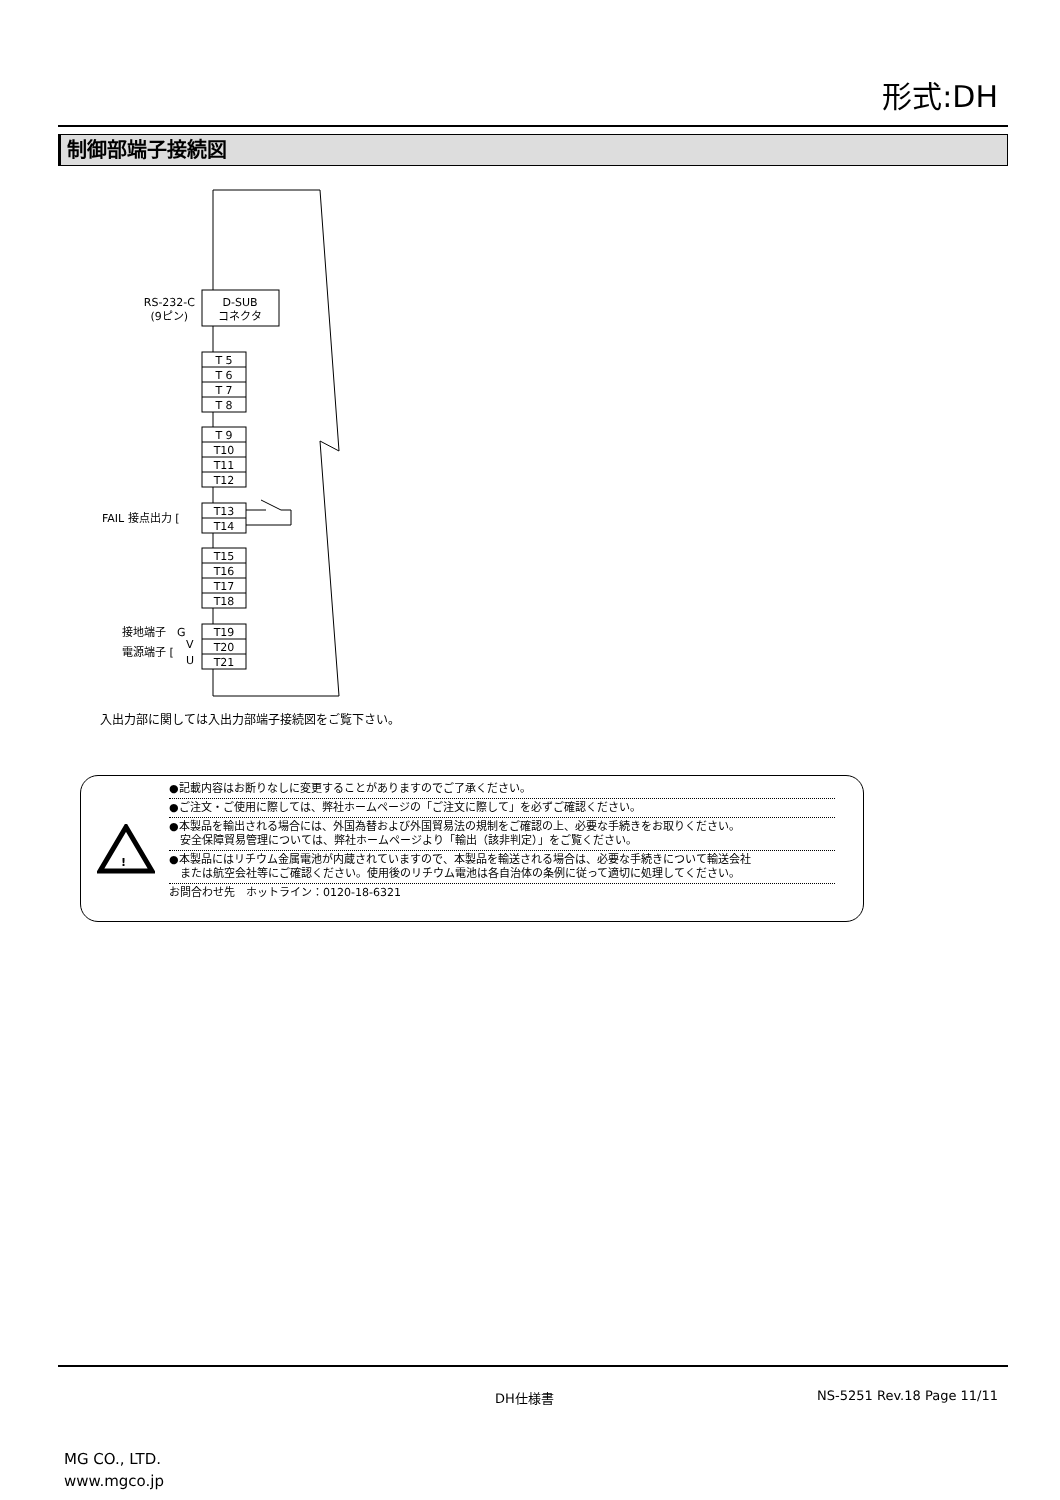形式:DH
制御部端子接続図
D-SUB
コネクタ
RS-232-C
(9ピン)
T 5
T 6
T 7
T 8
T 9
T10
T11
T12
T13
T14
T15
T16
T17
T18
T19
T20
T21
FAIL 接点出力 [
接地端子　G
電源端子 [
V
U
入出力部に関しては入出力部端子接続図をご覧下さい。
!
●記載内容はお断りなしに変更することがありますのでご了承ください。
●ご注文・ご使用に際しては、弊社ホームページの「ご注文に際して」を必ずご確認ください。
●本製品を輸出される場合には、外国為替および外国貿易法の規制をご確認の上、必要な手続きをお取りください。
　安全保障貿易管理については、弊社ホームページより「輸出（該非判定）」をご覧ください。
●本製品にはリチウム金属電池が内蔵されていますので、本製品を輸送される場合は、必要な手続きについて輸送会社
　または航空会社等にご確認ください。使用後のリチウム電池は各自治体の条例に従って適切に処理してください。
お問合わせ先　ホットライン：0120-18-6321
DH仕様書 NS-5251 Rev.18 Page 11/11
MG CO., LTD.
www.mgco.jp